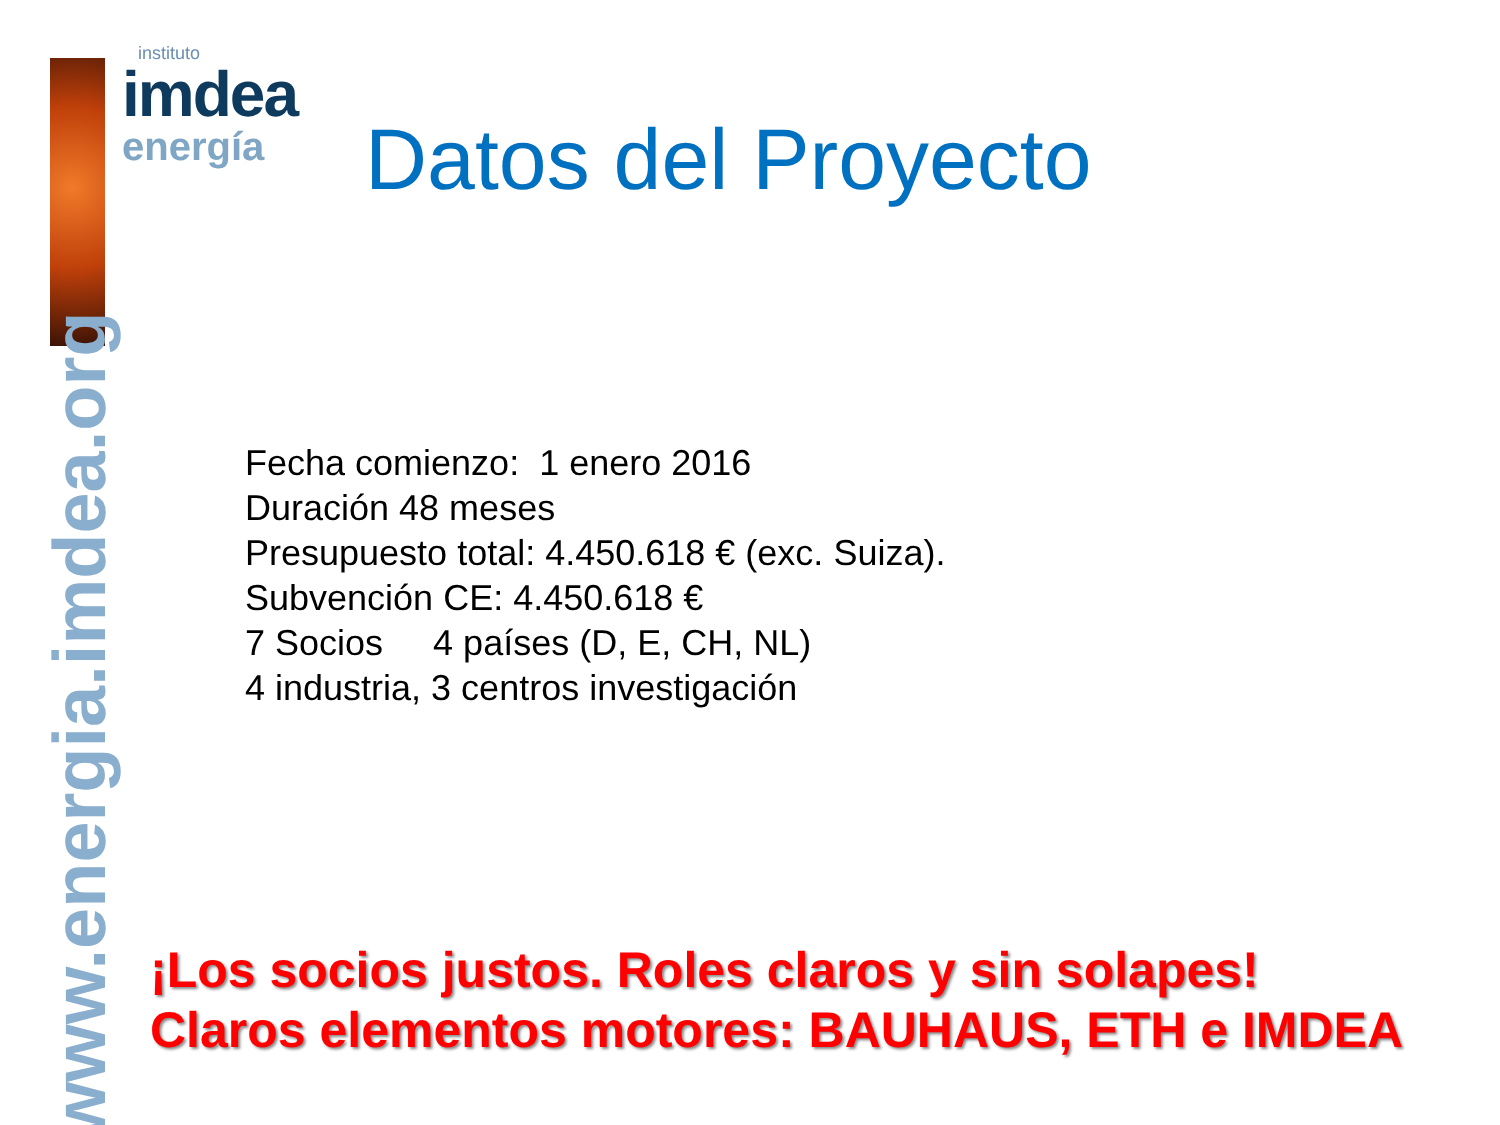instituto
imdea
energía
www.energia.imdea.org
Datos del Proyecto
Fecha comienzo: 1 enero 2016
Duración 48 meses
Presupuesto total: 4.450.618 € (exc. Suiza).
Subvención CE: 4.450.618 €
7 Socios 4 países (D, E, CH, NL)
4 industria, 3 centros investigación
¡Los socios justos. Roles claros y sin solapes!
Claros elementos motores: BAUHAUS, ETH e IMDEA